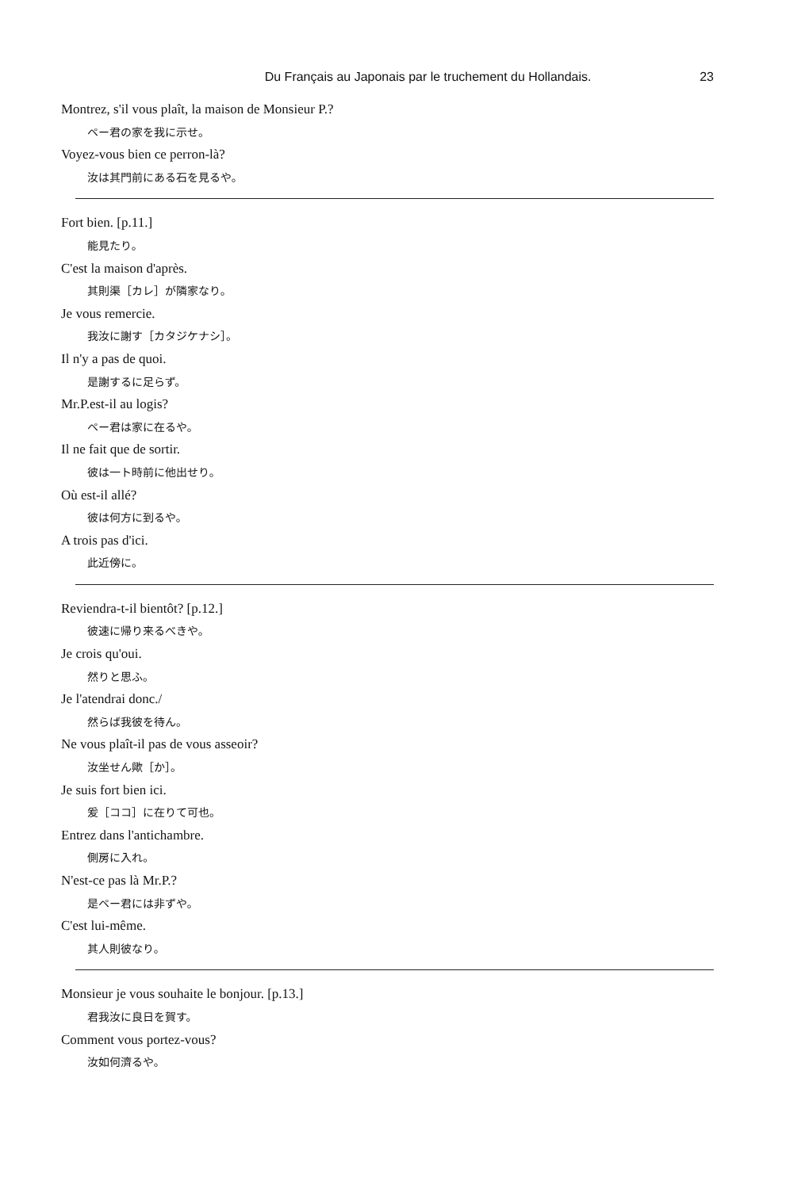Du Français au Japonais par le truchement du Hollandais. 23
Montrez, s'il vous plaît, la maison de Monsieur P.?
ペー君の家を我に示せ。
Voyez-vous bien ce perron-là?
汝は其門前にある石を見るや。
Fort bien. [p.11.]
能見たり。
C'est la maison d'après.
其則渠［カレ］が隣家なり。
Je vous remercie.
我汝に謝す［カタジケナシ］。
Il n'y a pas de quoi.
是謝するに足らず。
Mr.P.est-il au logis?
ペー君は家に在るや。
Il ne fait que de sortir.
彼は一ト時前に他出せり。
Où est-il allé?
彼は何方に到るや。
A trois pas d'ici.
此近傍に。
Reviendra-t-il bientôt? [p.12.]
彼速に帰り来るべきや。
Je crois qu'oui.
然りと思ふ。
Je l'atendrai donc./
然らば我彼を待ん。
Ne vous plaît-il pas de vous asseoir?
汝坐せん歟［か］。
Je suis fort bien ici.
爰［ココ］に在りて可也。
Entrez dans l'antichambre.
側房に入れ。
N'est-ce pas là Mr.P.?
是ペー君には非ずや。
C'est lui-même.
其人則彼なり。
Monsieur je vous souhaite le bonjour. [p.13.]
君我汝に良日を賀す。
Comment vous portez-vous?
汝如何濟るや。